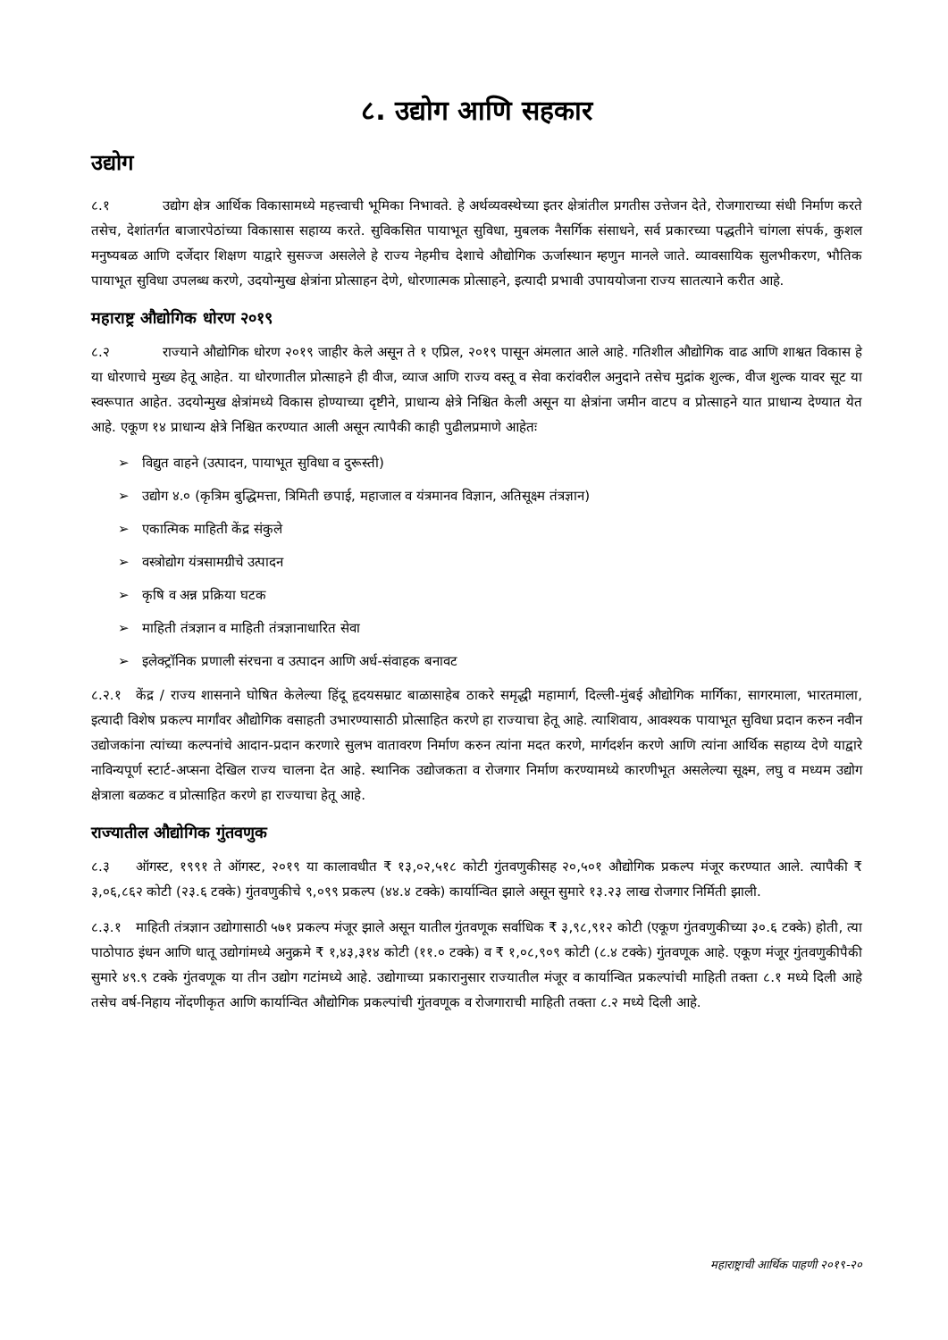८. उद्योग आणि सहकार
उद्योग
८.१ उद्योग क्षेत्र आर्थिक विकासामध्ये महत्त्वाची भूमिका निभावते. हे अर्थव्यवस्थेच्या इतर क्षेत्रांतील प्रगतीस उत्तेजन देते, रोजगाराच्या संधी निर्माण करते तसेच, देशांतर्गत बाजारपेठांच्या विकासास सहाय्य करते. सुविकसित पायाभूत सुविधा, मुबलक नैसर्गिक संसाधने, सर्व प्रकारच्या पद्धतीने चांगला संपर्क, कुशल मनुष्यबळ आणि दर्जेदार शिक्षण याद्वारे सुसज्ज असलेले हे राज्य नेहमीच देशाचे औद्योगिक ऊर्जास्थान म्हणुन मानले जाते. व्यावसायिक सुलभीकरण, भौतिक पायाभूत सुविधा उपलब्ध करणे, उदयोन्मुख क्षेत्रांना प्रोत्साहन देणे, धोरणात्मक प्रोत्साहने, इत्यादी प्रभावी उपाययोजना राज्य सातत्याने करीत आहे.
महाराष्ट्र औद्योगिक धोरण २०१९
८.२ राज्याने औद्योगिक धोरण २०१९ जाहीर केले असून ते १ एप्रिल, २०१९ पासून अंमलात आले आहे. गतिशील औद्योगिक वाढ आणि शाश्वत विकास हे या धोरणाचे मुख्य हेतू आहेत. या धोरणातील प्रोत्साहने ही वीज, व्याज आणि राज्य वस्तू व सेवा करांवरील अनुदाने तसेच मुद्रांक शुल्क, वीज शुल्क यावर सूट या स्वरूपात आहेत. उदयोन्मुख क्षेत्रांमध्ये विकास होण्याच्या दृष्टीने, प्राधान्य क्षेत्रे निश्चित केली असून या क्षेत्रांना जमीन वाटप व प्रोत्साहने यात प्राधान्य देण्यात येत आहे. एकूण १४ प्राधान्य क्षेत्रे निश्चित करण्यात आली असून त्यापैकी काही पुढीलप्रमाणे आहेतः
➢ विद्युत वाहने (उत्पादन, पायाभूत सुविधा व दुरूस्ती)
➢ उद्योग ४.० (कृत्रिम बुद्धिमत्ता, त्रिमिती छपाई, महाजाल व यंत्रमानव विज्ञान, अतिसूक्ष्म तंत्रज्ञान)
➢ एकात्मिक माहिती केंद्र संकुले
➢ वस्त्रोद्योग यंत्रसामग्रीचे उत्पादन
➢ कृषि व अन्न प्रक्रिया घटक
➢ माहिती तंत्रज्ञान व माहिती तंत्रज्ञानाधारित सेवा
➢ इलेक्ट्रॉनिक प्रणाली संरचना व उत्पादन आणि अर्ध-संवाहक बनावट
८.२.१ केंद्र / राज्य शासनाने घोषित केलेल्या हिंदू हृदयसम्राट बाळासाहेब ठाकरे समृद्धी महामार्ग, दिल्ली-मुंबई औद्योगिक मार्गिका, सागरमाला, भारतमाला, इत्यादी विशेष प्रकल्प मार्गांवर औद्योगिक वसाहती उभारण्यासाठी प्रोत्साहित करणे हा राज्याचा हेतू आहे. त्याशिवाय, आवश्यक पायाभूत सुविधा प्रदान करुन नवीन उद्योजकांना त्यांच्या कल्पनांचे आदान-प्रदान करणारे सुलभ वातावरण निर्माण करुन त्यांना मदत करणे, मार्गदर्शन करणे आणि त्यांना आर्थिक सहाय्य देणे याद्वारे नाविन्यपूर्ण स्टार्ट-अप्सना देखिल राज्य चालना देत आहे. स्थानिक उद्योजकता व रोजगार निर्माण करण्यामध्ये कारणीभूत असलेल्या सूक्ष्म, लघु व मध्यम उद्योग क्षेत्राला बळकट व प्रोत्साहित करणे हा राज्याचा हेतू आहे.
राज्यातील औद्योगिक गुंतवणुक
८.३ ऑगस्ट, १९९१ ते ऑगस्ट, २०१९ या कालावधीत ₹ १३,०२,५१८ कोटी गुंतवणुकीसह २०,५०१ औद्योगिक प्रकल्प मंजूर करण्यात आले. त्यापैकी ₹ ३,०६,८६२ कोटी (२३.६ टक्के) गुंतवणुकीचे ९,०९९ प्रकल्प (४४.४ टक्के) कार्यान्वित झाले असून सुमारे १३.२३ लाख रोजगार निर्मिती झाली.
८.३.१ माहिती तंत्रज्ञान उद्योगासाठी ५७१ प्रकल्प मंजूर झाले असून यातील गुंतवणूक सर्वाधिक ₹ ३,९८,९१२ कोटी (एकूण गुंतवणुकीच्या ३०.६ टक्के) होती, त्या पाठोपाठ इंधन आणि धातू उद्योगांमध्ये अनुक्रमे ₹ १,४३,३१४ कोटी (११.० टक्के) व ₹ १,०८,९०९ कोटी (८.४ टक्के) गुंतवणूक आहे. एकूण मंजूर गुंतवणुकीपैकी सुमारे ४९.९ टक्के गुंतवणूक या तीन उद्योग गटांमध्ये आहे. उद्योगाच्या प्रकारानुसार राज्यातील मंजूर व कार्यान्वित प्रकल्पांची माहिती तक्ता ८.१ मध्ये दिली आहे तसेच वर्ष-निहाय नोंदणीकृत आणि कार्यान्वित औद्योगिक प्रकल्पांची गुंतवणूक व रोजगाराची माहिती तक्ता ८.२ मध्ये दिली आहे.
महाराष्ट्राची आर्थिक पाहणी २०१९-२०